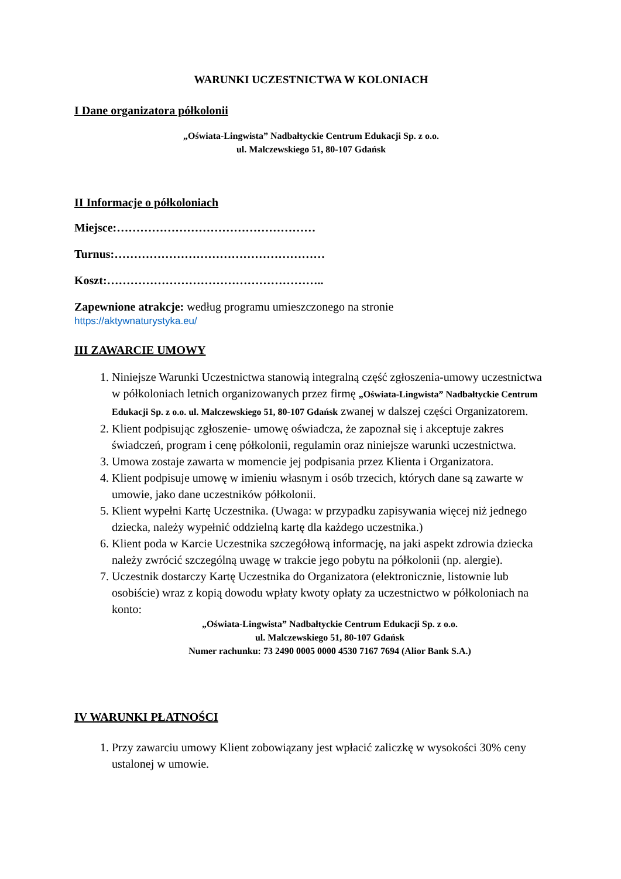WARUNKI UCZESTNICTWA W KOLONIACH
I Dane organizatora półkolonii
„Oświata-Lingwista” Nadbałtyckie Centrum Edukacji Sp. z o.o.
ul. Malczewskiego 51, 80-107 Gdańsk
II Informacje o półkoloniach
Miejsce:……………………………………………
Turnus:………………………………………………
Koszt:………………………………………………..
Zapewnione atrakcje: według programu umieszczonego na stronie
https://aktywnaturystyka.eu/
III ZAWARCIE UMOWY
1. Niniejsze Warunki Uczestnictwa stanowią integralną część zgłoszenia-umowy uczestnictwa w półkoloniach letnich organizowanych przez firmę „Oświata-Lingwista” Nadbałtyckie Centrum Edukacji Sp. z o.o. ul. Malczewskiego 51, 80-107 Gdańsk zwanej w dalszej części Organizatorem.
2. Klient podpisując zgłoszenie- umowę oświadcza, że zapoznał się i akceptuje zakres świadczeń, program i cenę półkolonii, regulamin oraz niniejsze warunki uczestnictwa.
3. Umowa zostaje zawarta w momencie jej podpisania przez Klienta i Organizatora.
4. Klient podpisuje umowę w imieniu własnym i osób trzecich, których dane są zawarte w umowie, jako dane uczestników półkolonii.
5. Klient wypełni Kartę Uczestnika. (Uwaga: w przypadku zapisywania więcej niż jednego dziecka, należy wypełnić oddzielną kartę dla każdego uczestnika.)
6. Klient poda w Karcie Uczestnika szczegółową informację, na jaki aspekt zdrowia dziecka należy zwrócić szczególną uwagę w trakcie jego pobytu na półkolonii (np. alergie).
7. Uczestnik dostarczy Kartę Uczestnika do Organizatora (elektronicznie, listownie lub osobiście) wraz z kopią dowodu wpłaty kwoty opłaty za uczestnictwo w półkoloniach na konto:
„Oświata-Lingwista” Nadbałtyckie Centrum Edukacji Sp. z o.o.
ul. Malczewskiego 51, 80-107 Gdańsk
Numer rachunku: 73 2490 0005 0000 4530 7167 7694 (Alior Bank S.A.)
IV WARUNKI PŁATNOŚCI
1. Przy zawarciu umowy Klient zobowiązany jest wpłacić zaliczkę w wysokości 30% ceny ustalonej w umowie.